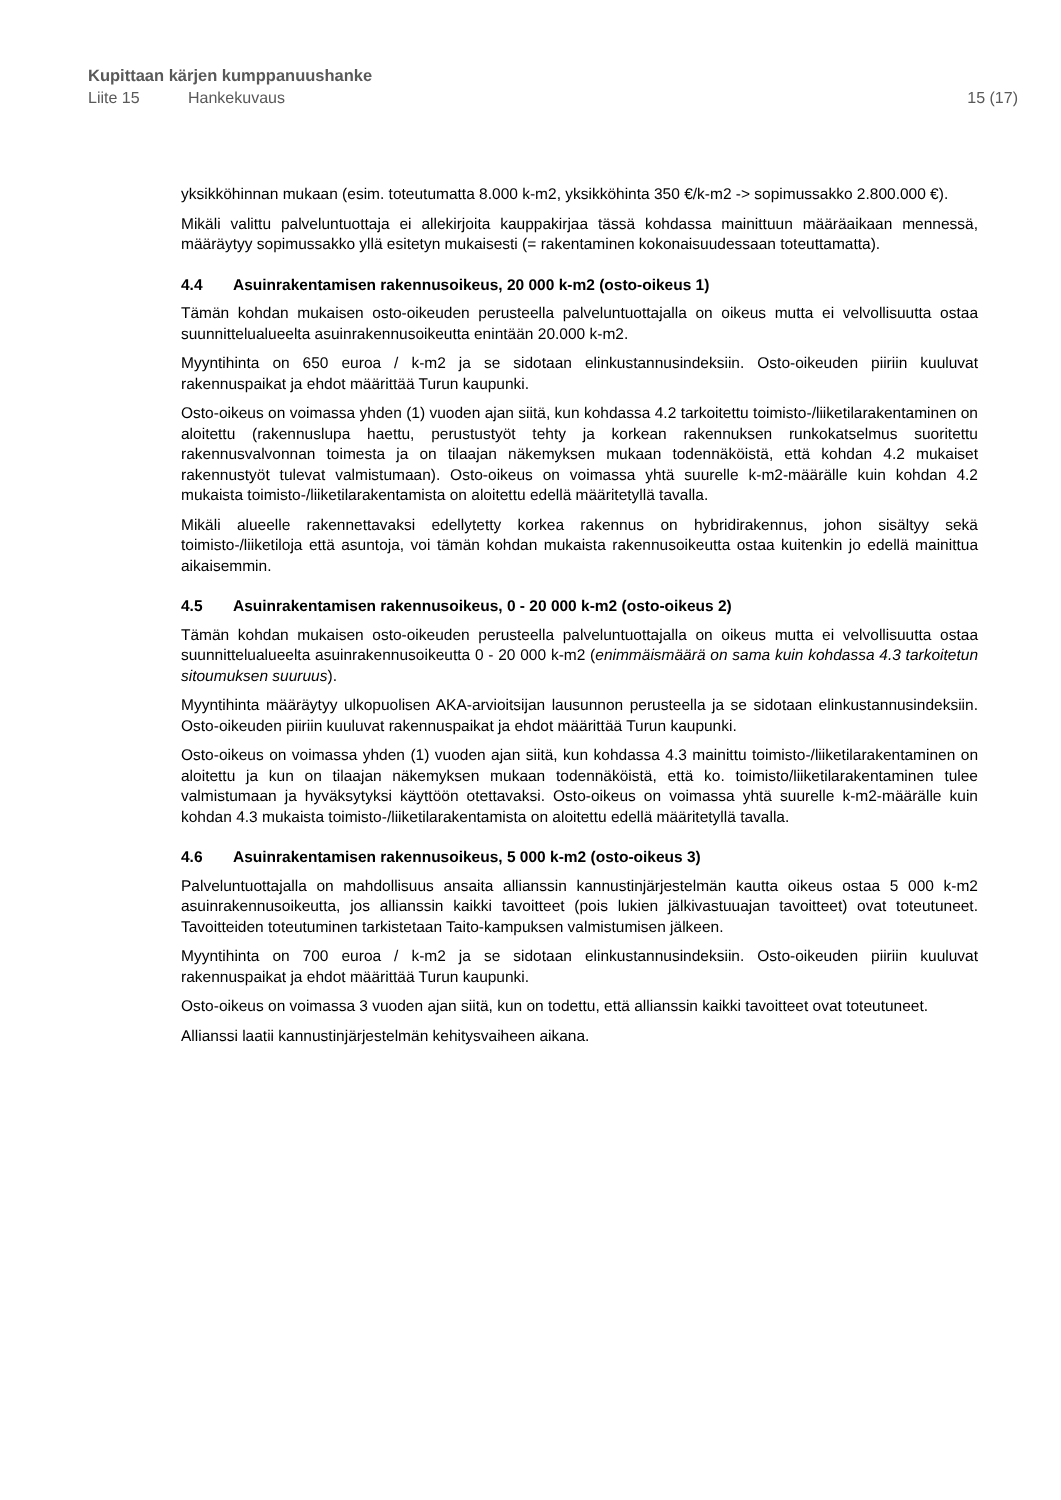Kupittaan kärjen kumppanuushanke
Liite 15 Hankekuvaus 15 (17)
yksikköhinnan mukaan (esim. toteutumatta 8.000 k-m2, yksikköhinta 350 €/k-m2 -> sopimussakko 2.800.000 €).
Mikäli valittu palveluntuottaja ei allekirjoita kauppakirjaa tässä kohdassa mainittuun määräaikaan mennessä, määräytyy sopimussakko yllä esitetyn mukaisesti (= rakentaminen kokonaisuudessaan toteuttamatta).
4.4 Asuinrakentamisen rakennusoikeus, 20 000 k-m2 (osto-oikeus 1)
Tämän kohdan mukaisen osto-oikeuden perusteella palveluntuottajalla on oikeus mutta ei velvollisuutta ostaa suunnittelualueelta asuinrakennusoikeutta enintään 20.000 k-m2.
Myyntihinta on 650 euroa / k-m2 ja se sidotaan elinkustannusindeksiin. Osto-oikeuden piiriin kuuluvat rakennuspaikat ja ehdot määrittää Turun kaupunki.
Osto-oikeus on voimassa yhden (1) vuoden ajan siitä, kun kohdassa 4.2 tarkoitettu toimisto-/liiketilarakentaminen on aloitettu (rakennuslupa haettu, perustustyöt tehty ja korkean rakennuksen runkokatselmus suoritettu rakennusvalvonnan toimesta ja on tilaajan näkemyksen mukaan todennäköistä, että kohdan 4.2 mukaiset rakennustyöt tulevat valmistumaan). Osto-oikeus on voimassa yhtä suurelle k-m2-määrälle kuin kohdan 4.2 mukaista toimisto-/liiketilarakentamista on aloitettu edellä määritetyllä tavalla.
Mikäli alueelle rakennettavaksi edellytetty korkea rakennus on hybridirakennus, johon sisältyy sekä toimisto-/liiketiloja että asuntoja, voi tämän kohdan mukaista rakennusoikeutta ostaa kuitenkin jo edellä mainittua aikaisemmin.
4.5 Asuinrakentamisen rakennusoikeus, 0 - 20 000 k-m2 (osto-oikeus 2)
Tämän kohdan mukaisen osto-oikeuden perusteella palveluntuottajalla on oikeus mutta ei velvollisuutta ostaa suunnittelualueelta asuinrakennusoikeutta 0 - 20 000 k-m2 (enimmäismäärä on sama kuin kohdassa 4.3 tarkoitetun sitoumuksen suuruus).
Myyntihinta määräytyy ulkopuolisen AKA-arvioitsijan lausunnon perusteella ja se sidotaan elinkustannusindeksiin. Osto-oikeuden piiriin kuuluvat rakennuspaikat ja ehdot määrittää Turun kaupunki.
Osto-oikeus on voimassa yhden (1) vuoden ajan siitä, kun kohdassa 4.3 mainittu toimisto-/liiketilarakentaminen on aloitettu ja kun on tilaajan näkemyksen mukaan todennäköistä, että ko. toimisto/liiketilarakentaminen tulee valmistumaan ja hyväksytyksi käyttöön otettavaksi. Osto-oikeus on voimassa yhtä suurelle k-m2-määrälle kuin kohdan 4.3 mukaista toimisto-/liiketilarakentamista on aloitettu edellä määritetyllä tavalla.
4.6 Asuinrakentamisen rakennusoikeus, 5 000 k-m2 (osto-oikeus 3)
Palveluntuottajalla on mahdollisuus ansaita allianssin kannustinjärjestelmän kautta oikeus ostaa 5 000 k-m2 asuinrakennusoikeutta, jos allianssin kaikki tavoitteet (pois lukien jälkivastuuajan tavoitteet) ovat toteutuneet. Tavoitteiden toteutuminen tarkistetaan Taito-kampuksen valmistumisen jälkeen.
Myyntihinta on 700 euroa / k-m2 ja se sidotaan elinkustannusindeksiin. Osto-oikeuden piiriin kuuluvat rakennuspaikat ja ehdot määrittää Turun kaupunki.
Osto-oikeus on voimassa 3 vuoden ajan siitä, kun on todettu, että allianssin kaikki tavoitteet ovat toteutuneet.
Allianssi laatii kannustinjärjestelmän kehitysvaiheen aikana.